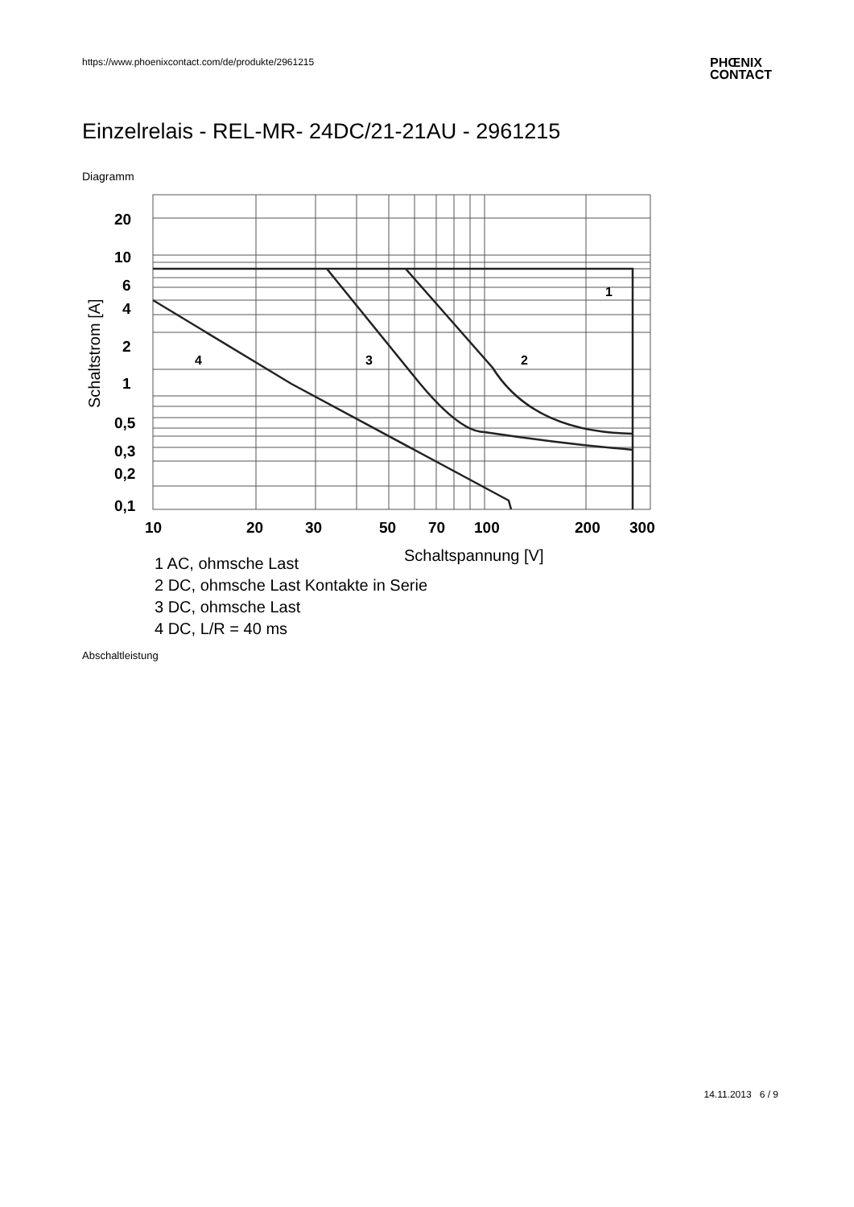https://www.phoenixcontact.com/de/produkte/2961215
PHŒNIX
CONTACT
Einzelrelais - REL-MR- 24DC/21-21AU - 2961215
Diagramm
20
10
6
4
2
1
0,5
0,3
0,2
0,1
10
20
30
50
70
100
200
300
1
2
3
4
Schaltstrom [A]
Schaltspannung [V]
1 AC, ohmsche Last
2 DC, ohmsche Last Kontakte in Serie
3 DC, ohmsche Last
4 DC, L/R = 40 ms
Abschaltleistung
14.11.2013 6 / 9